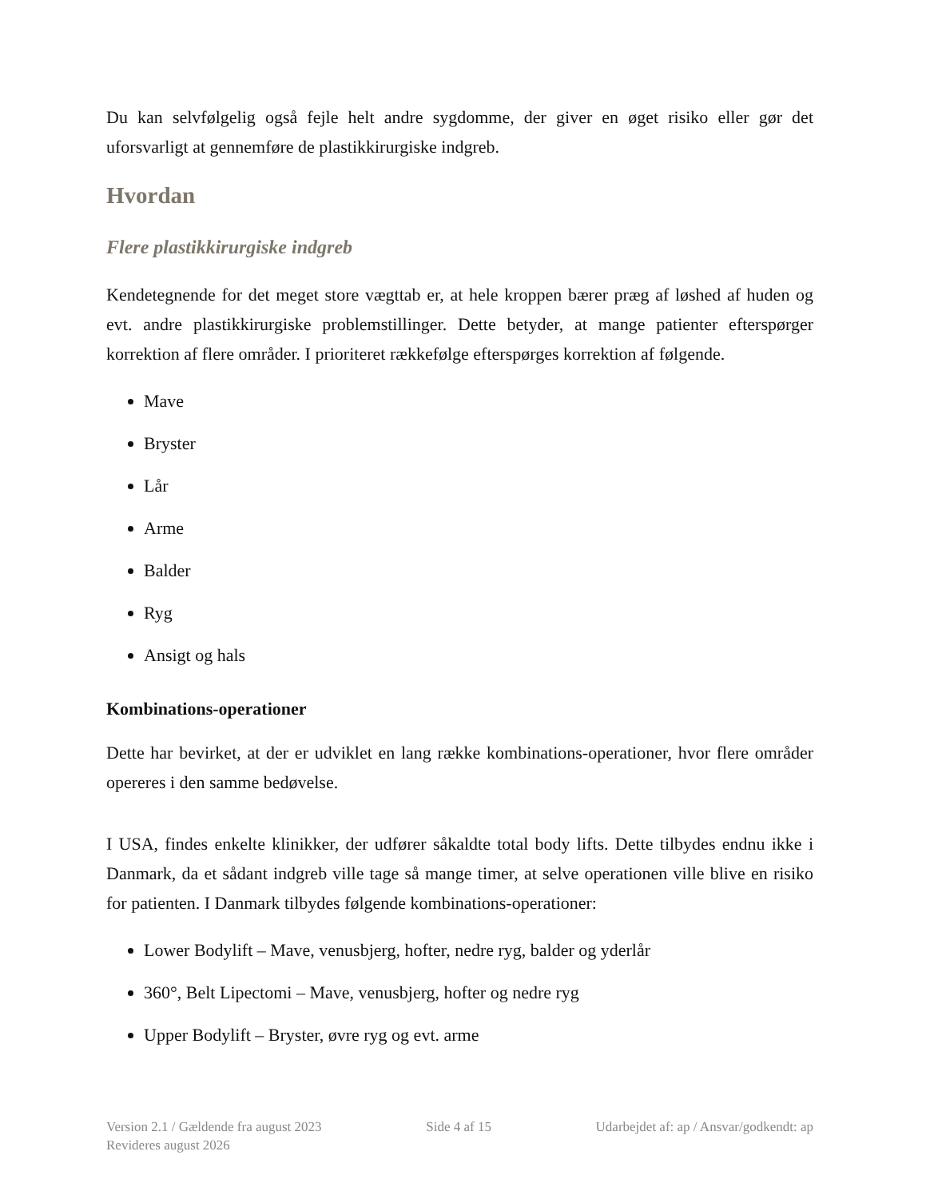Du kan selvfølgelig også fejle helt andre sygdomme, der giver en øget risiko eller gør det uforsvarligt at gennemføre de plastikkirurgiske indgreb.
Hvordan
Flere plastikkirurgiske indgreb
Kendetegnende for det meget store vægttab er, at hele kroppen bærer præg af løshed af huden og evt. andre plastikkirurgiske problemstillinger. Dette betyder, at mange patienter efterspørger korrektion af flere områder. I prioriteret rækkefølge efterspørges korrektion af følgende.
Mave
Bryster
Lår
Arme
Balder
Ryg
Ansigt og hals
Kombinations-operationer
Dette har bevirket, at der er udviklet en lang række kombinations-operationer, hvor flere områder opereres i den samme bedøvelse.
I USA, findes enkelte klinikker, der udfører såkaldte total body lifts. Dette tilbydes endnu ikke i Danmark, da et sådant indgreb ville tage så mange timer, at selve operationen ville blive en risiko for patienten. I Danmark tilbydes følgende kombinations-operationer:
Lower Bodylift – Mave, venusbjerg, hofter, nedre ryg, balder og yderlår
360°, Belt Lipectomi – Mave, venusbjerg, hofter og nedre ryg
Upper Bodylift – Bryster, øvre ryg og evt. arme
Version 2.1 / Gældende fra august 2023
Revideres august 2026
Side 4 af 15 Udarbejdet af: ap / Ansvar/godkendt: ap